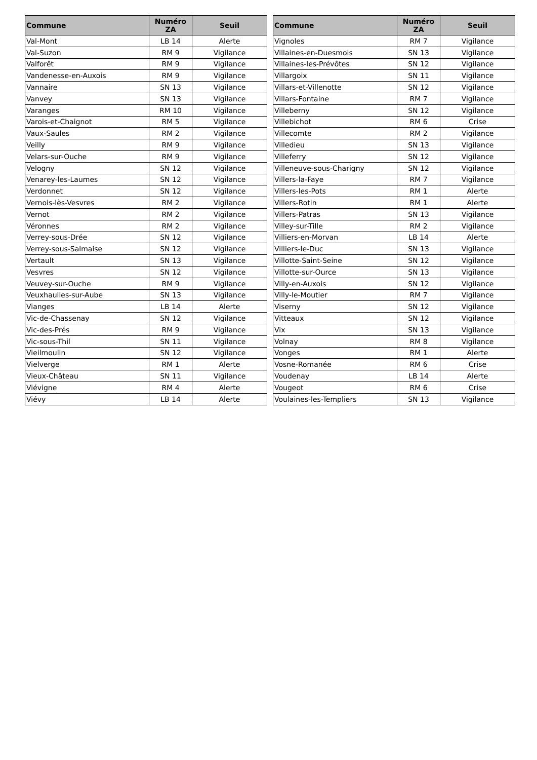| Commune | Numéro ZA | Seuil |
| --- | --- | --- |
| Val-Mont | LB 14 | Alerte |
| Val-Suzon | RM 9 | Vigilance |
| Valforêt | RM 9 | Vigilance |
| Vandenesse-en-Auxois | RM 9 | Vigilance |
| Vannaire | SN 13 | Vigilance |
| Vanvey | SN 13 | Vigilance |
| Varanges | RM 10 | Vigilance |
| Varois-et-Chaignot | RM 5 | Vigilance |
| Vaux-Saules | RM 2 | Vigilance |
| Veilly | RM 9 | Vigilance |
| Velars-sur-Ouche | RM 9 | Vigilance |
| Velogny | SN 12 | Vigilance |
| Venarey-les-Laumes | SN 12 | Vigilance |
| Verdonnet | SN 12 | Vigilance |
| Vernois-lès-Vesvres | RM 2 | Vigilance |
| Vernot | RM 2 | Vigilance |
| Véronnes | RM 2 | Vigilance |
| Verrey-sous-Drée | SN 12 | Vigilance |
| Verrey-sous-Salmaise | SN 12 | Vigilance |
| Vertault | SN 13 | Vigilance |
| Vesvres | SN 12 | Vigilance |
| Veuvey-sur-Ouche | RM 9 | Vigilance |
| Veuxhaulles-sur-Aube | SN 13 | Vigilance |
| Vianges | LB 14 | Alerte |
| Vic-de-Chassenay | SN 12 | Vigilance |
| Vic-des-Prés | RM 9 | Vigilance |
| Vic-sous-Thil | SN 11 | Vigilance |
| Vieilmoulin | SN 12 | Vigilance |
| Vielverge | RM 1 | Alerte |
| Vieux-Château | SN 11 | Vigilance |
| Viévigne | RM 4 | Alerte |
| Viévy | LB 14 | Alerte |
| Commune | Numéro ZA | Seuil |
| --- | --- | --- |
| Vignoles | RM 7 | Vigilance |
| Villaines-en-Duesmois | SN 13 | Vigilance |
| Villaines-les-Prévôtes | SN 12 | Vigilance |
| Villargoix | SN 11 | Vigilance |
| Villars-et-Villenotte | SN 12 | Vigilance |
| Villars-Fontaine | RM 7 | Vigilance |
| Villeberny | SN 12 | Vigilance |
| Villebichot | RM 6 | Crise |
| Villecomte | RM 2 | Vigilance |
| Villedieu | SN 13 | Vigilance |
| Villeferry | SN 12 | Vigilance |
| Villeneuve-sous-Charigny | SN 12 | Vigilance |
| Villers-la-Faye | RM 7 | Vigilance |
| Villers-les-Pots | RM 1 | Alerte |
| Villers-Rotin | RM 1 | Alerte |
| Villers-Patras | SN 13 | Vigilance |
| Villey-sur-Tille | RM 2 | Vigilance |
| Villiers-en-Morvan | LB 14 | Alerte |
| Villiers-le-Duc | SN 13 | Vigilance |
| Villotte-Saint-Seine | SN 12 | Vigilance |
| Villotte-sur-Ource | SN 13 | Vigilance |
| Villy-en-Auxois | SN 12 | Vigilance |
| Villy-le-Moutier | RM 7 | Vigilance |
| Viserny | SN 12 | Vigilance |
| Vitteaux | SN 12 | Vigilance |
| Vix | SN 13 | Vigilance |
| Volnay | RM 8 | Vigilance |
| Vonges | RM 1 | Alerte |
| Vosne-Romanée | RM 6 | Crise |
| Voudenay | LB 14 | Alerte |
| Vougeot | RM 6 | Crise |
| Voulaines-les-Templiers | SN 13 | Vigilance |